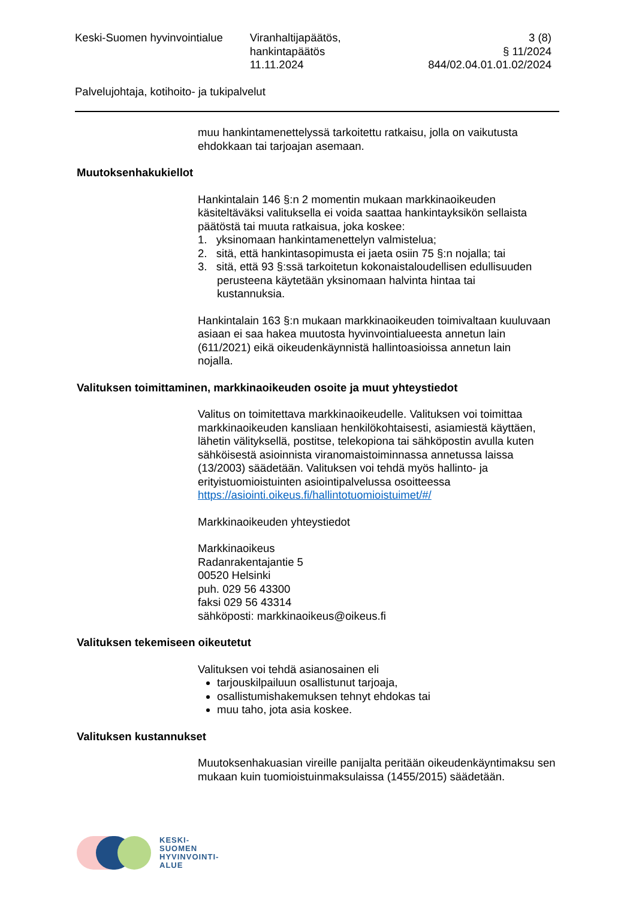Keski-Suomen hyvinvointialue Viranhaltijapäätös,
hankintapäätös
11.11.2024
3 (8)
§ 11/2024
844/02.04.01.01.02/2024
Palvelujohtaja, kotihoito- ja tukipalvelut
muu hankintamenettelyssä tarkoitettu ratkaisu, jolla on vaikutusta ehdokkaan tai tarjoajan asemaan.
Muutoksenhakukiellot
Hankintalain 146 §:n 2 momentin mukaan markkinaoikeuden käsiteltäväksi valituksella ei voida saattaa hankintayksikön sellaista päätöstä tai muuta ratkaisua, joka koskee:
1. yksinomaan hankintamenettelyn valmistelua;
2. sitä, että hankintasopimusta ei jaeta osiin 75 §:n nojalla; tai
3. sitä, että 93 §:ssä tarkoitetun kokonaistaloudellisen edullisuuden
perusteena käytetään yksinomaan halvinta hintaa tai
kustannuksia.
Hankintalain 163 §:n mukaan markkinaoikeuden toimivaltaan kuuluvaan asiaan ei saa hakea muutosta hyvinvointialueesta annetun lain (611/2021) eikä oikeudenkäynnistä hallintoasioissa annetun lain
nojalla.
Valituksen toimittaminen, markkinaoikeuden osoite ja muut yhteystiedot
Valitus on toimitettava markkinaoikeudelle. Valituksen voi toimittaa markkinaoikeuden kansliaan henkilökohtaisesti, asiamiestä käyttäen, lähetin välityksellä, postitse, telekopiona tai sähköpostin avulla kuten sähköisestä asioinnista viranomaistoiminnassa annetussa laissa (13/2003) säädetään. Valituksen voi tehdä myös hallinto- ja erityistuomioistuinten asiointipalvelussa osoitteessa https://asiointi.oikeus.fi/hallintotuomioistuimet/#/
Markkinaoikeuden yhteystiedot
Markkinaoikeus
Radanrakentajantie 5
00520 Helsinki
puh. 029 56 43300
faksi 029 56 43314
sähköposti: markkinaoikeus@oikeus.fi
Valituksen tekemiseen oikeutetut
Valituksen voi tehdä asianosainen eli
tarjouskilpailuun osallistunut tarjoaja,
osallistumishakemuksen tehnyt ehdokas tai
muu taho, jota asia koskee.
Valituksen kustannukset
Muutoksenhakuasian vireille panijalta peritään oikeudenkäyntimaksu sen mukaan kuin tuomioistuinmaksulaissa (1455/2015) säädetään.
KESKI-
SUOMEN
HYVINVOINTI-
ALUE